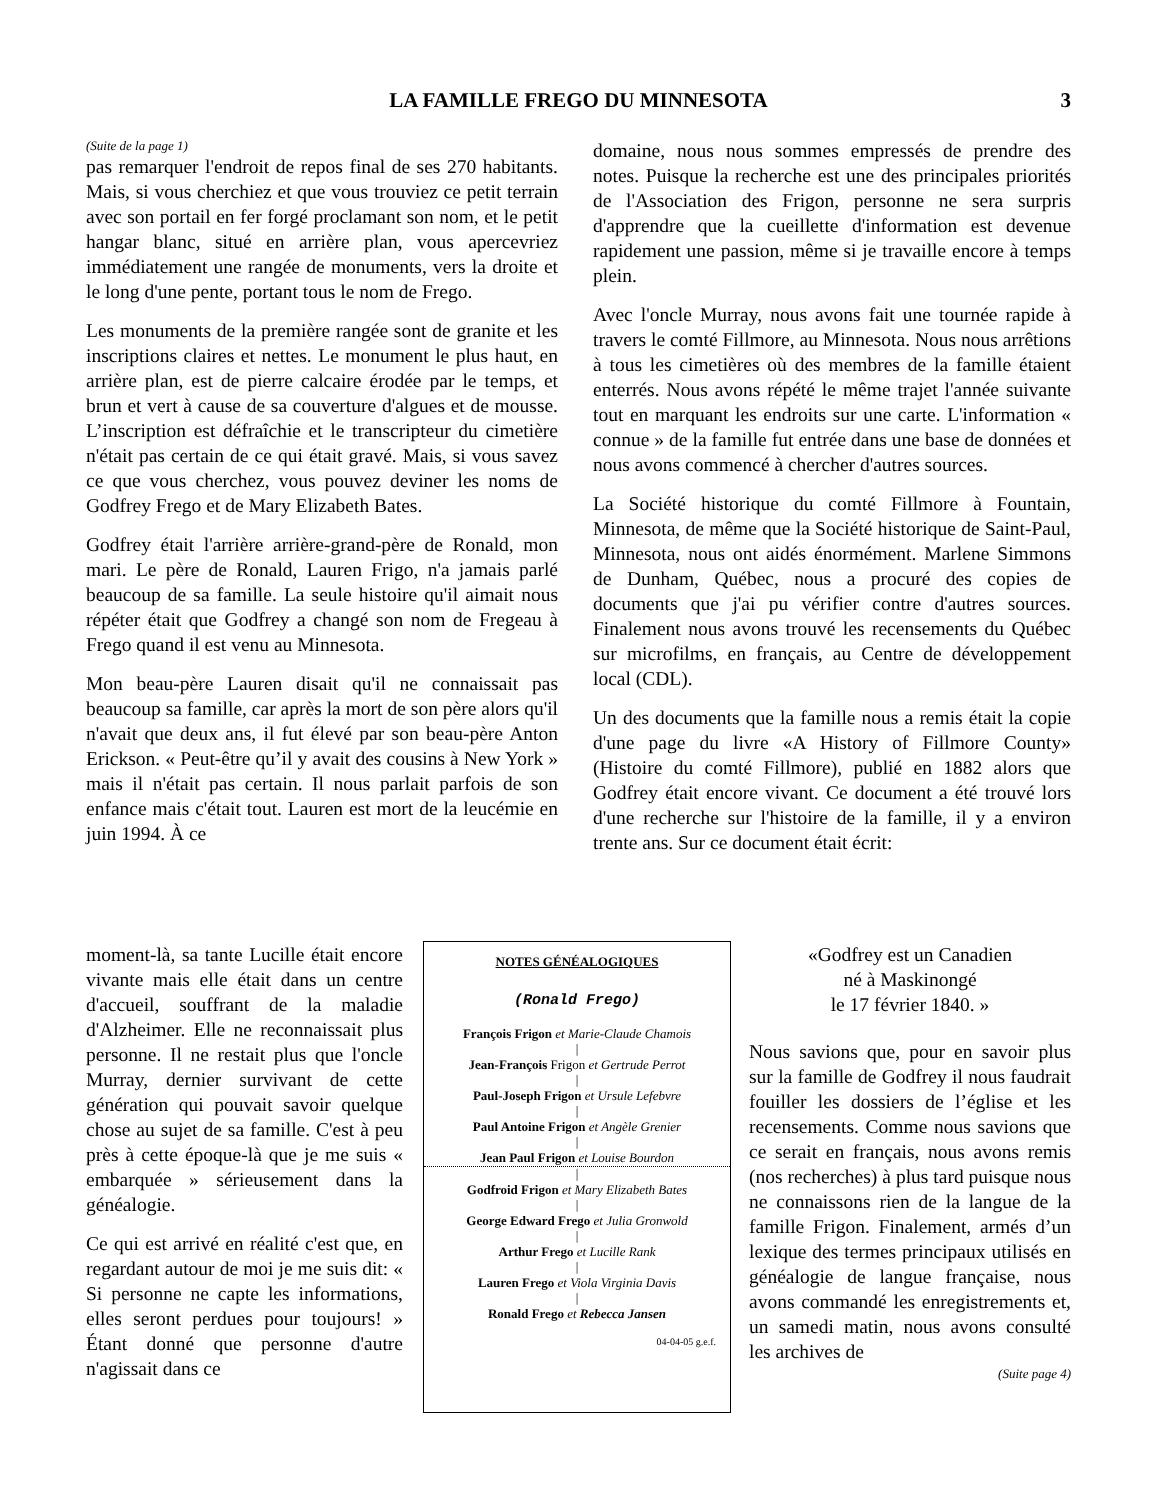LA FAMILLE FREGO DU MINNESOTA
3
(Suite de la page 1)
pas remarquer l'endroit de repos final de ses 270 habitants. Mais, si vous cherchiez et que vous trouviez ce petit terrain avec son portail en fer forgé proclamant son nom, et le petit hangar blanc, situé en arrière plan, vous apercevriez immédiatement une rangée de monuments, vers la droite et le long d'une pente, portant tous le nom de Frego.
Les monuments de la première rangée sont de granite et les inscriptions claires et nettes. Le monument le plus haut, en arrière plan, est de pierre calcaire érodée par le temps, et brun et vert à cause de sa couverture d'algues et de mousse. L’inscription est défraîchie et le transcripteur du cimetière n'était pas certain de ce qui était gravé. Mais, si vous savez ce que vous cherchez, vous pouvez deviner les noms de Godfrey Frego et de Mary Elizabeth Bates.
Godfrey était l'arrière arrière-grand-père de Ronald, mon mari. Le père de Ronald, Lauren Frigo, n'a jamais parlé beaucoup de sa famille. La seule histoire qu'il aimait nous répéter était que Godfrey a changé son nom de Fregeau à Frego quand il est venu au Minnesota.
Mon beau-père Lauren disait qu'il ne connaissait pas beaucoup sa famille, car après la mort de son père alors qu'il n'avait que deux ans, il fut élevé par son beau-père Anton Erickson. « Peut-être qu’il y avait des cousins à New York » mais il n'était pas certain. Il nous parlait parfois de son enfance mais c'était tout. Lauren est mort de la leucémie en juin 1994. À ce
moment-là, sa tante Lucille était encore vivante mais elle était dans un centre d'accueil, souffrant de la maladie d'Alzheimer. Elle ne reconnaissait plus personne. Il ne restait plus que l'oncle Murray, dernier survivant de cette génération qui pouvait savoir quelque chose au sujet de sa famille. C'est à peu près à cette époque-là que je me suis « embarquée » sérieusement dans la généalogie.
Ce qui est arrivé en réalité c'est que, en regardant autour de moi je me suis dit: « Si personne ne capte les informations, elles seront perdues pour toujours! » Étant donné que personne d'autre n'agissait dans ce
NOTES GÉNÉALOGIQUES
(Ronald Frego)
François Frigon et Marie-Claude Chamois
|
Jean-François Frigon et Gertrude Perrot
|
Paul-Joseph Frigon et Ursule Lefebvre
|
Paul Antoine Frigon et Angèle Grenier
|
Jean Paul Frigon et Louise Bourdon
|
Godfroid Frigon et Mary Elizabeth Bates
|
George Edward Frego et Julia Gronwold
|
Arthur Frego et Lucille Rank
|
Lauren Frego et Viola Virginia Davis
|
Ronald Frego et Rebecca Jansen
04-04-05 g.e.f.
domaine, nous nous sommes empressés de prendre des notes. Puisque la recherche est une des principales priorités de l'Association des Frigon, personne ne sera surpris d'apprendre que la cueillette d'information est devenue rapidement une passion, même si je travaille encore à temps plein.
Avec l'oncle Murray, nous avons fait une tournée rapide à travers le comté Fillmore, au Minnesota. Nous nous arrêtions à tous les cimetières où des membres de la famille étaient enterrés. Nous avons répété le même trajet l'année suivante tout en marquant les endroits sur une carte. L'information « connue » de la famille fut entrée dans une base de données et nous avons commencé à chercher d'autres sources.
La Société historique du comté Fillmore à Fountain, Minnesota, de même que la Société historique de Saint-Paul, Minnesota, nous ont aidés énormément. Marlene Simmons de Dunham, Québec, nous a procuré des copies de documents que j'ai pu vérifier contre d'autres sources. Finalement nous avons trouvé les recensements du Québec sur microfilms, en français, au Centre de développement local (CDL).
Un des documents que la famille nous a remis était la copie d'une page du livre «A History of Fillmore County» (Histoire du comté Fillmore), publié en 1882 alors que Godfrey était encore vivant. Ce document a été trouvé lors d'une recherche sur l'histoire de la famille, il y a environ trente ans. Sur ce document était écrit:
«Godfrey est un Canadien
né à Maskinongé
le 17 février 1840. »
Nous savions que, pour en savoir plus sur la famille de Godfrey il nous faudrait fouiller les dossiers de l’église et les recensements. Comme nous savions que ce serait en français, nous avons remis (nos recherches) à plus tard puisque nous ne connaissons rien de la langue de la famille Frigon. Finalement, armés d’un lexique des termes principaux utilisés en généalogie de langue française, nous avons commandé les enregistrements et, un samedi matin, nous avons consulté les archives de
(Suite page 4)